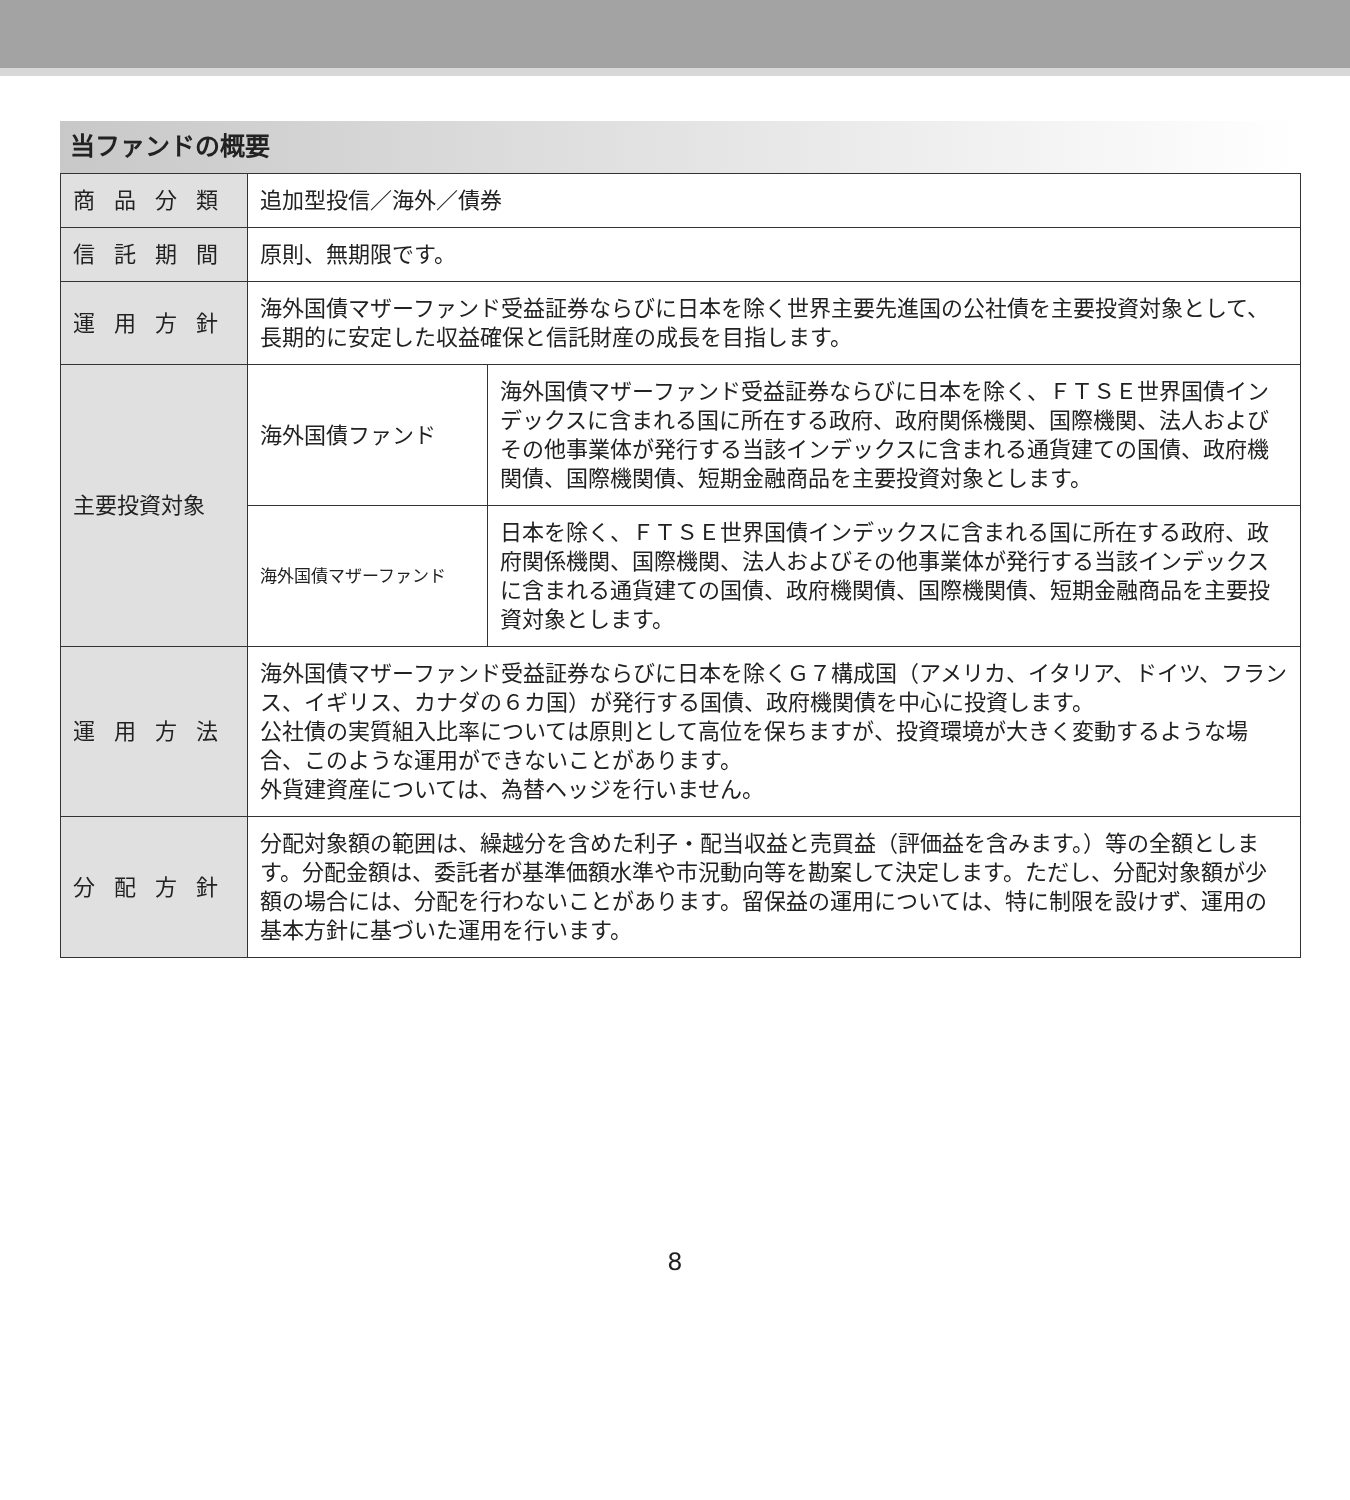当ファンドの概要
| 商 品 分 類 | 追加型投信／海外／債券 | |
| 信 託 期 間 | 原則、無期限です。 | |
| 運 用 方 針 | 海外国債マザーファンド受益証券ならびに日本を除く世界主要先進国の公社債を主要投資対象として、長期的に安定した収益確保と信託財産の成長を目指します。 | |
| 主要投資対象 | 海外国債ファンド | 海外国債マザーファンド受益証券ならびに日本を除く、ＦＴＳＥ世界国債インデックスに含まれる国に所在する政府、政府関係機関、国際機関、法人およびその他事業体が発行する当該インデックスに含まれる通貨建ての国債、政府機関債、国際機関債、短期金融商品を主要投資対象とします。 |
| | 海外国債マザーファンド | 日本を除く、ＦＴＳＥ世界国債インデックスに含まれる国に所在する政府、政府関係機関、国際機関、法人およびその他事業体が発行する当該インデックスに含まれる通貨建ての国債、政府機関債、国際機関債、短期金融商品を主要投資対象とします。 |
| 運 用 方 法 | 海外国債マザーファンド受益証券ならびに日本を除くＧ７構成国（アメリカ、イタリア、ドイツ、フランス、イギリス、カナダの６カ国）が発行する国債、政府機関債を中心に投資します。 公社債の実質組入比率については原則として高位を保ちますが、投資環境が大きく変動するような場合、このような運用ができないことがあります。 外貨建資産については、為替ヘッジを行いません。 | |
| 分 配 方 針 | 分配対象額の範囲は、繰越分を含めた利子・配当収益と売買益（評価益を含みます。）等の全額とします。分配金額は、委託者が基準価額水準や市況動向等を勘案して決定します。ただし、分配対象額が少額の場合には、分配を行わないことがあります。留保益の運用については、特に制限を設けず、運用の基本方針に基づいた運用を行います。 | |
8